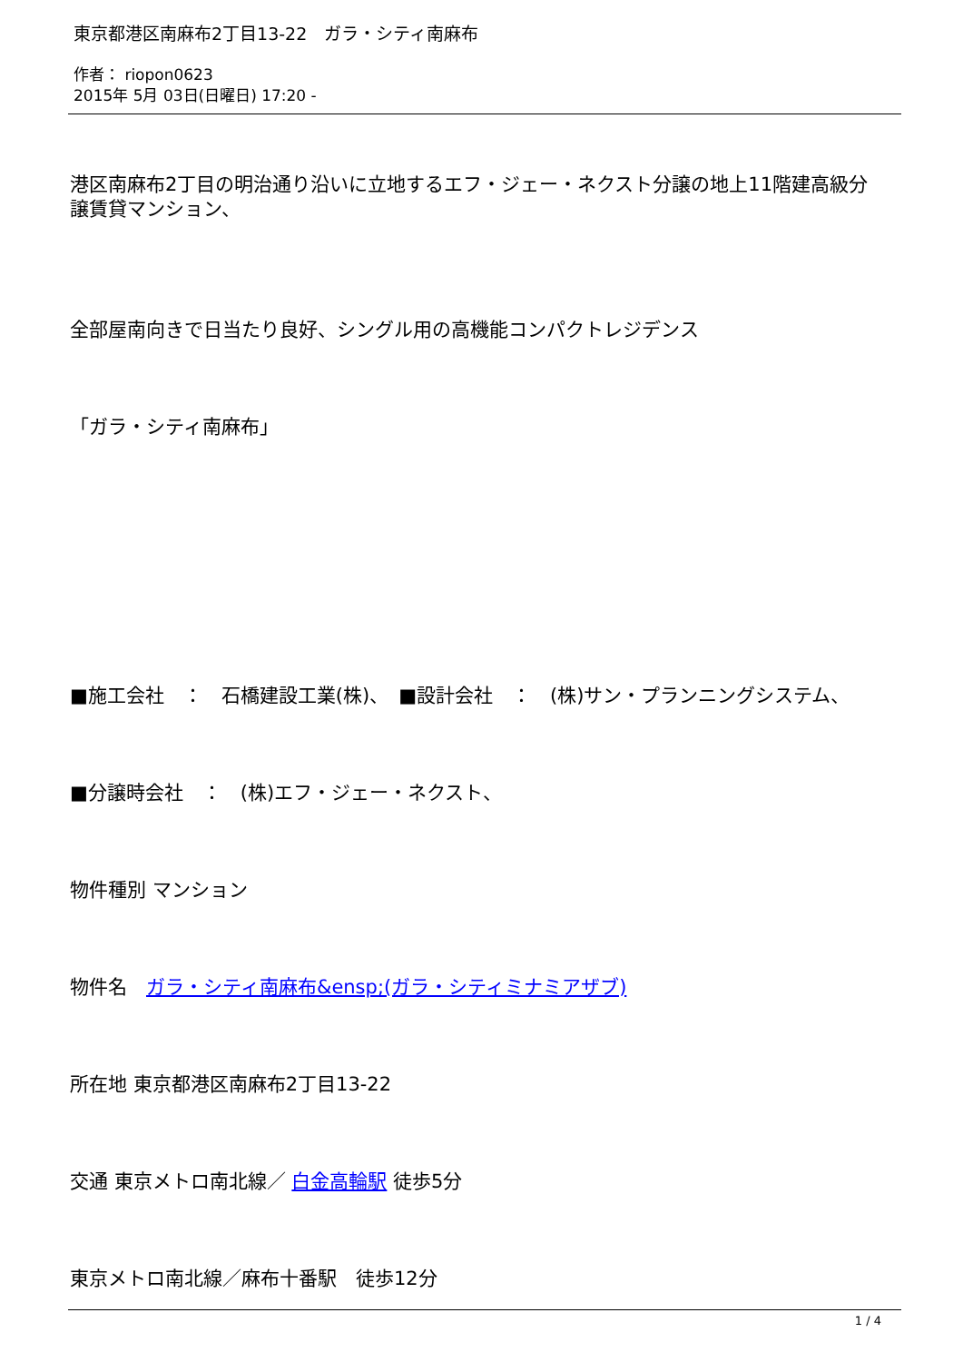東京都港区南麻布2丁目13-22　ガラ・シティ南麻布
作者： riopon0623
2015年 5月 03日(日曜日) 17:20 -
港区南麻布2丁目の明治通り沿いに立地するエフ・ジェー・ネクスト分譲の地上11階建高級分譲賃貸マンション、
全部屋南向きで日当たり良好、シングル用の高機能コンパクトレジデンス
「ガラ・シティ南麻布」
■施工会社　：　石橋建設工業(株)、　■設計会社　：　(株)サン・プランニングシステム、
■分譲時会社　：　(株)エフ・ジェー・ネクスト、
物件種別 マンション
物件名　ガラ・シティ南麻布&ensp;(ガラ・シティミナミアザブ)
所在地 東京都港区南麻布2丁目13-22
交通 東京メトロ南北線／ 白金高輪駅 徒歩5分
東京メトロ南北線／麻布十番駅　徒歩12分
1 / 4